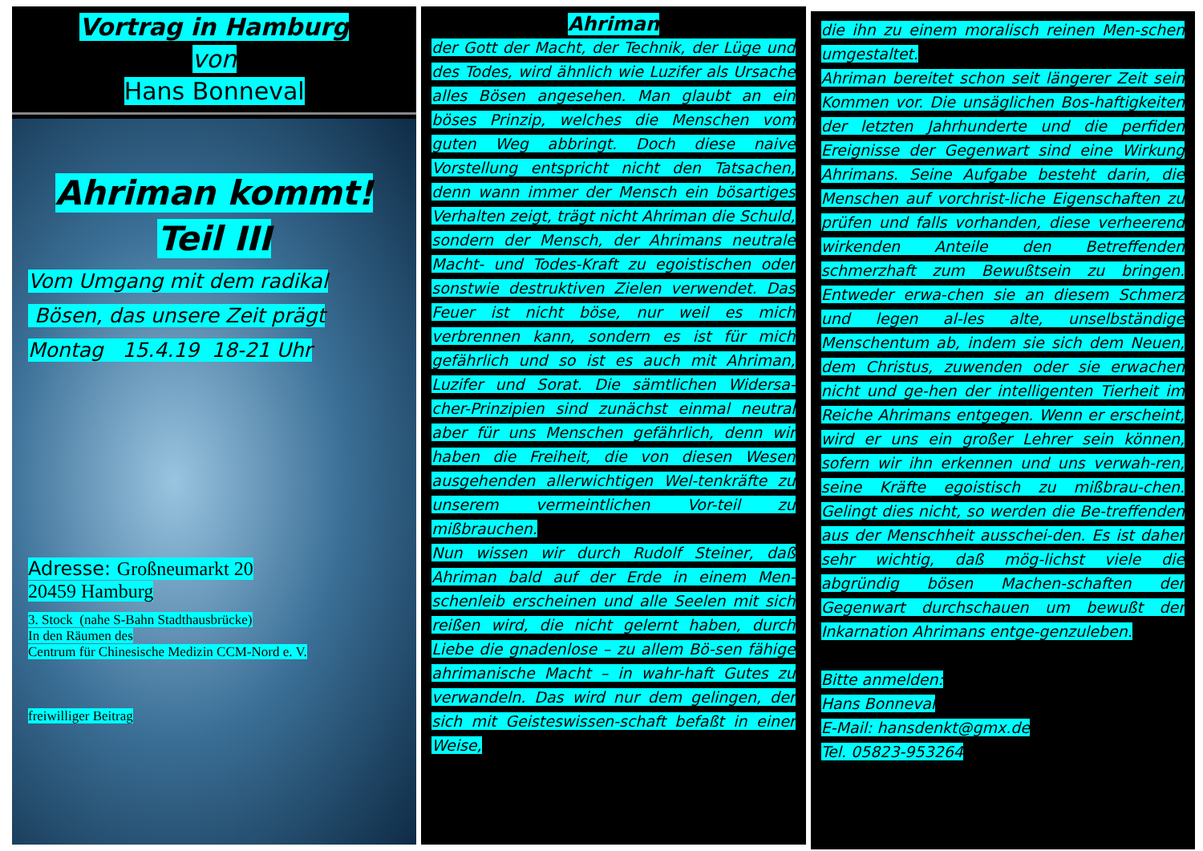Vortrag in Hamburg
von
Hans Bonneval
Ahriman kommt!
Teil III
Vom Umgang mit dem radikal
Bösen, das unsere Zeit prägt
Montag 15.4.19 18-21 Uhr
Adresse: Großneumarkt 20
20459 Hamburg
3. Stock (nahe S-Bahn Stadthausbrücke)
In den Räumen des
Centrum für Chinesische Medizin CCM-Nord e. V.
freiwilliger Beitrag
Ahriman
der Gott der Macht, der Technik, der Lüge und des Todes, wird ähnlich wie Luzifer als Ursache alles Bösen angesehen. Man glaubt an ein böses Prinzip, welches die Menschen vom guten Weg abbringt. Doch diese naive Vorstellung entspricht nicht den Tatsachen, denn wann immer der Mensch ein bösartiges Verhalten zeigt, trägt nicht Ahriman die Schuld, sondern der Mensch, der Ahrimans neutrale Macht- und Todes-Kraft zu egoistischen oder sonstwie destruktiven Zielen verwendet. Das Feuer ist nicht böse, nur weil es mich verbrennen kann, sondern es ist für mich gefährlich und so ist es auch mit Ahriman, Luzifer und Sorat. Die sämtlichen Widersa-cher-Prinzipien sind zunächst einmal neutral aber für uns Menschen gefährlich, denn wir haben die Freiheit, die von diesen Wesen ausgehenden allerwichtigen Wel-tenkräfte zu unserem vermeintlichen Vor-teil zu mißbrauchen.
Nun wissen wir durch Rudolf Steiner, daß Ahriman bald auf der Erde in einem Men-schenleib erscheinen und alle Seelen mit sich reißen wird, die nicht gelernt haben, durch Liebe die gnadenlose – zu allem Bö-sen fähige ahrimanische Macht – in wahr-haft Gutes zu verwandeln. Das wird nur dem gelingen, der sich mit Geisteswissen-schaft befaßt in einer Weise,
die ihn zu einem moralisch reinen Men-schen umgestaltet.
Ahriman bereitet schon seit längerer Zeit sein Kommen vor. Die unsäglichen Bos-haftigkeiten der letzten Jahrhunderte und die perfiden Ereignisse der Gegenwart sind eine Wirkung Ahrimans. Seine Aufgabe besteht darin, die Menschen auf vorchrist-liche Eigenschaften zu prüfen und falls vorhanden, diese verheerend wirkenden Anteile den Betreffenden schmerzhaft zum Bewußtsein zu bringen. Entweder erwa-chen sie an diesem Schmerz und legen al-les alte, unselbständige Menschentum ab, indem sie sich dem Neuen, dem Christus, zuwenden oder sie erwachen nicht und ge-hen der intelligenten Tierheit im Reiche Ahrimans entgegen. Wenn er erscheint, wird er uns ein großer Lehrer sein können, sofern wir ihn erkennen und uns verwah-ren, seine Kräfte egoistisch zu mißbrau-chen. Gelingt dies nicht, so werden die Be-treffenden aus der Menschheit ausschei-den. Es ist daher sehr wichtig, daß mög-lichst viele die abgründig bösen Machen-schaften der Gegenwart durchschauen um bewußt der Inkarnation Ahrimans entge-genzuleben.
Bitte anmelden:
Hans Bonneval
E-Mail: hansdenkt@gmx.de
Tel. 05823-953264